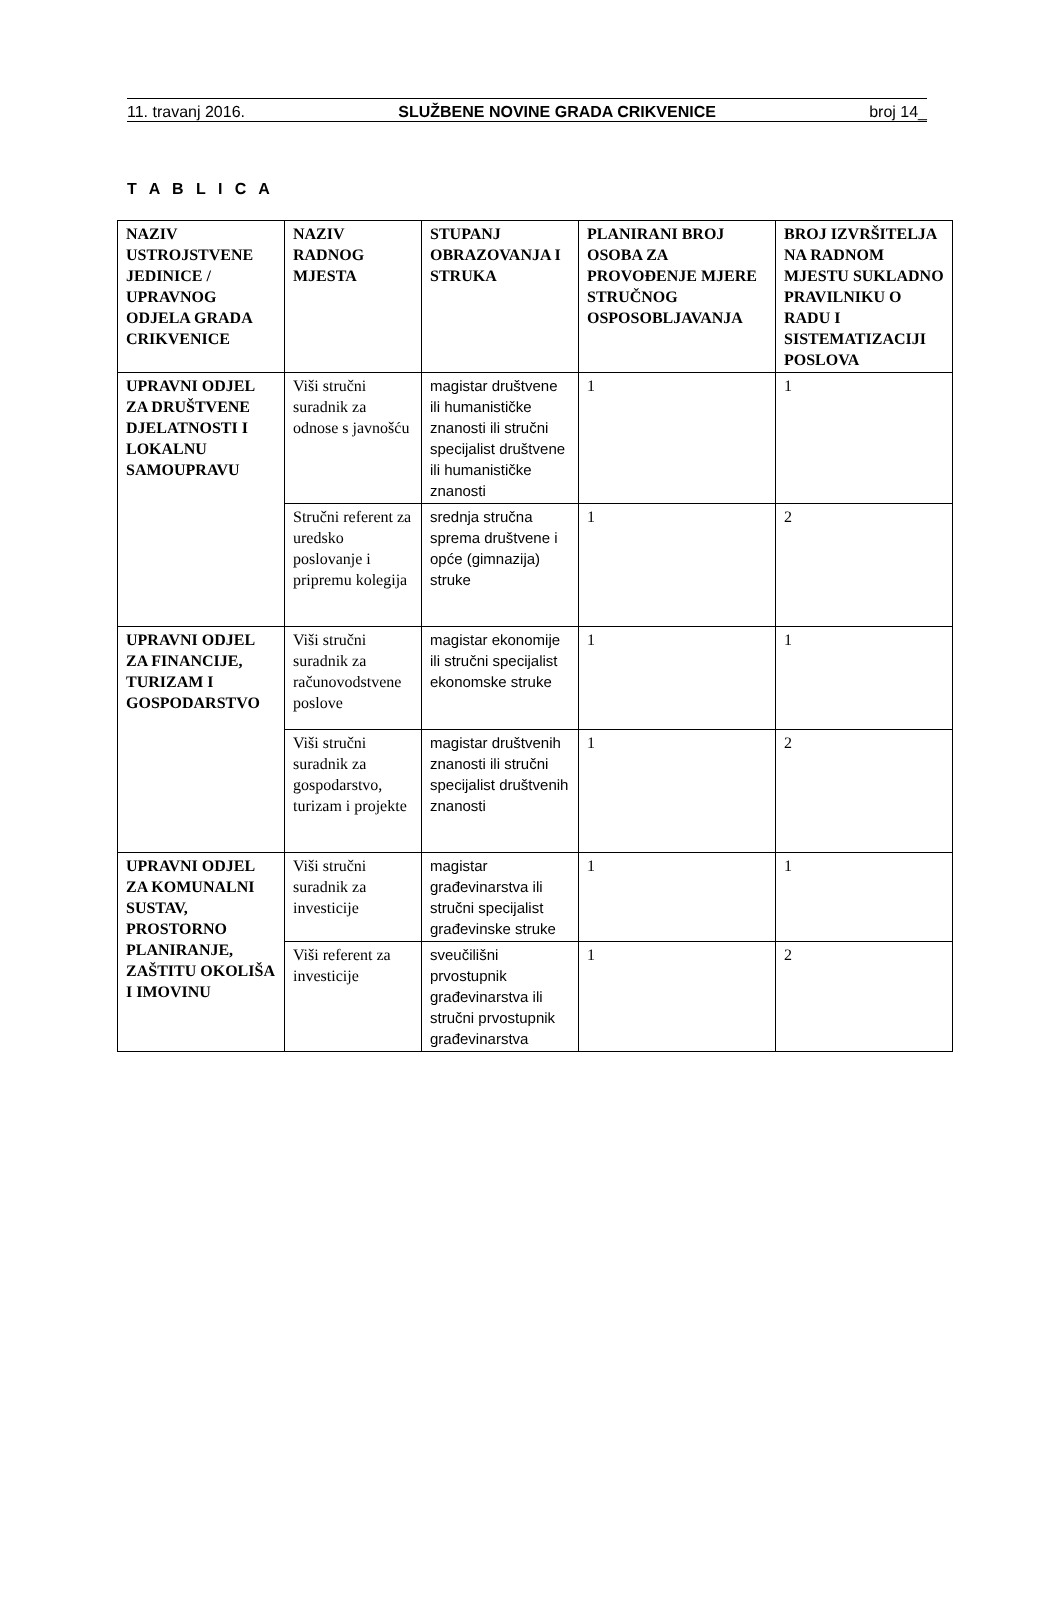11. travanj 2016. SLUŽBENE NOVINE GRADA CRIKVENICE broj 14_
T A B L I C A
| NAZIV USTROJSTVENE JEDINICE / UPRAVNOG ODJELA GRADA CRIKVENICE | NAZIV RADNOG MJESTA | STUPANJ OBRAZOVANJA I STRUKA | PLANIRANI BROJ OSOBA ZA PROVOĐENJE MJERE STRUČNOG OSPOSOBLJAVANJA | BROJ IZVRŠITELJA NA RADNOM MJESTU SUKLADNO PRAVILNIKU O RADU I SISTEMATIZACIJI POSLOVA |
| --- | --- | --- | --- | --- |
| UPRAVNI ODJEL ZA DRUŠTVENE DJELATNOSTI I LOKALNU SAMOUPRAVU | Viši stručni suradnik za odnose s javnošću | magistar društvene ili humanističke znanosti ili stručni specijalist društvene ili humanističke znanosti | 1 | 1 |
| | Stručni referent za uredsko poslovanje i pripremu kolegija | srednja stručna sprema društvene i opće (gimnazija) struke | 1 | 2 |
| UPRAVNI ODJEL ZA FINANCIJE, TURIZAM I GOSPODARSTVO | Viši stručni suradnik za računovodstvene poslove | magistar ekonomije ili stručni specijalist ekonomske struke | 1 | 1 |
| | Viši stručni suradnik za gospodarstvo, turizam i projekte | magistar društvenih znanosti ili stručni specijalist društvenih znanosti | 1 | 2 |
| UPRAVNI ODJEL ZA KOMUNALNI SUSTAV, PROSTORNO PLANIRANJE, ZAŠTITU OKOLIŠA I IMOVINU | Viši stručni suradnik za investicije | magistar građevinarstva ili stručni specijalist građevinske struke | 1 | 1 |
| | Viši referent za investicije | sveučilišni prvostupnik građevinarstva ili stručni prvostupnik građevinarstva | 1 | 2 |